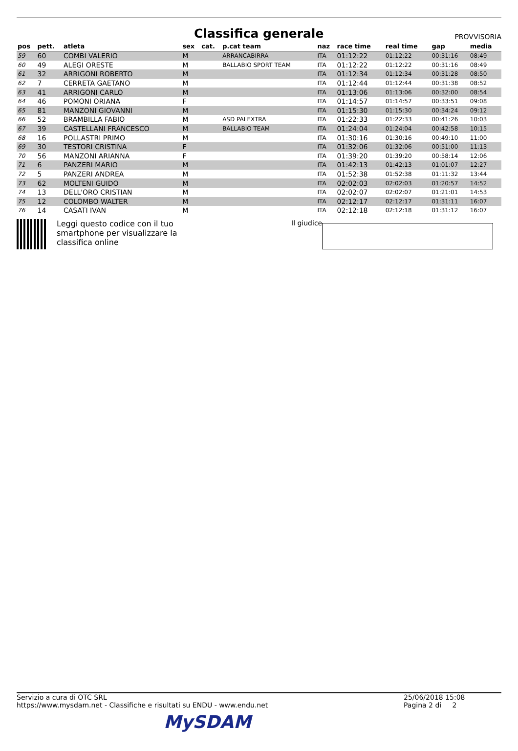Classifica generale
PROVVISORIA
| pos | pett. | atleta | sex | cat. | p.cat team | naz | race time | real time | gap | media |
| --- | --- | --- | --- | --- | --- | --- | --- | --- | --- | --- |
| 59 | 60 | COMBI VALERIO | M | | ARRANCABIRRA | ITA | 01:12:22 | 01:12:22 | 00:31:16 | 08:49 |
| 60 | 49 | ALEGI ORESTE | M | | BALLABIO SPORT TEAM | ITA | 01:12:22 | 01:12:22 | 00:31:16 | 08:49 |
| 61 | 32 | ARRIGONI ROBERTO | M | | | ITA | 01:12:34 | 01:12:34 | 00:31:28 | 08:50 |
| 62 | 7 | CERRETA GAETANO | M | | | ITA | 01:12:44 | 01:12:44 | 00:31:38 | 08:52 |
| 63 | 41 | ARRIGONI CARLO | M | | | ITA | 01:13:06 | 01:13:06 | 00:32:00 | 08:54 |
| 64 | 46 | POMONI ORIANA | F | | | ITA | 01:14:57 | 01:14:57 | 00:33:51 | 09:08 |
| 65 | 81 | MANZONI GIOVANNI | M | | | ITA | 01:15:30 | 01:15:30 | 00:34:24 | 09:12 |
| 66 | 52 | BRAMBILLA FABIO | M | | ASD PALEXTRA | ITA | 01:22:33 | 01:22:33 | 00:41:26 | 10:03 |
| 67 | 39 | CASTELLANI FRANCESCO | M | | BALLABIO TEAM | ITA | 01:24:04 | 01:24:04 | 00:42:58 | 10:15 |
| 68 | 16 | POLLASTRI PRIMO | M | | | ITA | 01:30:16 | 01:30:16 | 00:49:10 | 11:00 |
| 69 | 30 | TESTORI CRISTINA | F | | | ITA | 01:32:06 | 01:32:06 | 00:51:00 | 11:13 |
| 70 | 56 | MANZONI ARIANNA | F | | | ITA | 01:39:20 | 01:39:20 | 00:58:14 | 12:06 |
| 71 | 6 | PANZERI MARIO | M | | | ITA | 01:42:13 | 01:42:13 | 01:01:07 | 12:27 |
| 72 | 5 | PANZERI ANDREA | M | | | ITA | 01:52:38 | 01:52:38 | 01:11:32 | 13:44 |
| 73 | 62 | MOLTENI GUIDO | M | | | ITA | 02:02:03 | 02:02:03 | 01:20:57 | 14:52 |
| 74 | 13 | DELL'ORO CRISTIAN | M | | | ITA | 02:02:07 | 02:02:07 | 01:21:01 | 14:53 |
| 75 | 12 | COLOMBO WALTER | M | | | ITA | 02:12:17 | 02:12:17 | 01:31:11 | 16:07 |
| 76 | 14 | CASATI IVAN | M | | | ITA | 02:12:18 | 02:12:18 | 01:31:12 | 16:07 |
Leggi questo codice con il tuo smartphone per visualizzare la classifica online
Il giudice
Servizio a cura di OTC SRL
https://www.mysdam.net - Classifiche e risultati su ENDU - www.endu.net
25/06/2018 15:08
Pagina 2 di 2
MySDAM